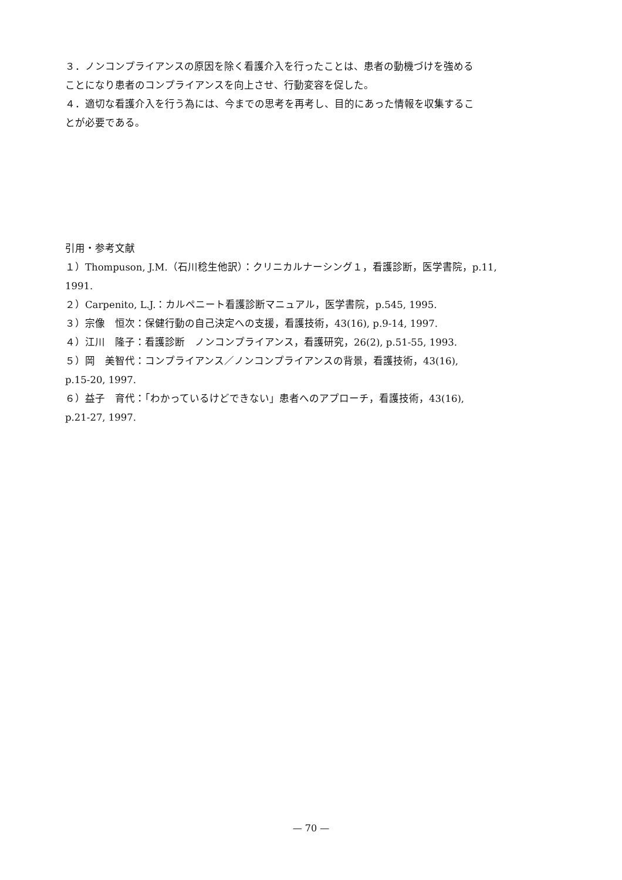３．ノンコンプライアンスの原因を除く看護介入を行ったことは、患者の動機づけを強める
ことになり患者のコンプライアンスを向上させ、行動変容を促した。
４．適切な看護介入を行う為には、今までの思考を再考し、目的にあった情報を収集するこ
とが必要である。
引用・参考文献
１）Thompuson, J.M.（石川稔生他訳）：クリニカルナーシング１，看護診断，医学書院，p.11,
1991.
２）Carpenito, L.J.：カルペニート看護診断マニュアル，医学書院，p.545, 1995.
３）宗像　恒次：保健行動の自己決定への支援，看護技術，43(16), p.9-14, 1997.
４）江川　隆子：看護診断　ノンコンプライアンス，看護研究，26(2), p.51-55, 1993.
５）岡　美智代：コンプライアンス／ノンコンプライアンスの背景，看護技術，43(16),
p.15-20, 1997.
６）益子　育代：「わかっているけどできない」患者へのアプローチ，看護技術，43(16),
p.21-27, 1997.
— 70 —